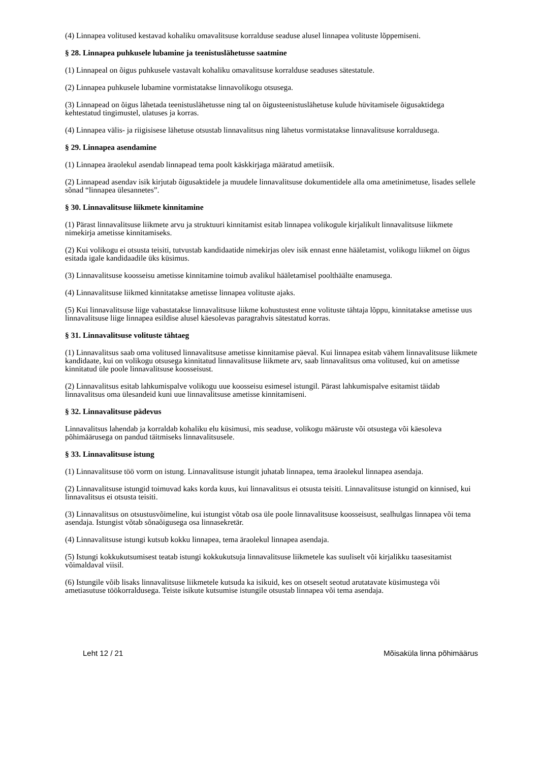(4) Linnapea volitused kestavad kohaliku omavalitsuse korralduse seaduse alusel linnapea volituste lõppemiseni.
§ 28. Linnapea puhkusele lubamine ja teenistuslähetusse saatmine
(1) Linnapeal on õigus puhkusele vastavalt kohaliku omavalitsuse korralduse seaduses sätestatule.
(2) Linnapea puhkusele lubamine vormistatakse linnavolikogu otsusega.
(3) Linnapead on õigus lähetada teenistuslähetusse ning tal on õigusteenistuslähetuse kulude hüvitamisele õigusaktidega kehtestatud tingimustel, ulatuses ja korras.
(4) Linnapea välis- ja riigisisese lähetuse otsustab linnavalitsus ning lähetus vormistatakse linnavalitsuse korraldusega.
§ 29. Linnapea asendamine
(1) Linnapea äraolekul asendab linnapead tema poolt käskkirjaga määratud ametiisik.
(2) Linnapead asendav isik kirjutab õigusaktidele ja muudele linnavalitsuse dokumentidele alla oma ametinimetuse, lisades sellele sõnad “linnapea ülesannetes”.
§ 30. Linnavalitsuse liikmete kinnitamine
(1) Pärast linnavalitsuse liikmete arvu ja struktuuri kinnitamist esitab linnapea volikogule kirjalikult linnavalitsuse liikmete nimekirja ametisse kinnitamiseks.
(2) Kui volikogu ei otsusta teisiti, tutvustab kandidaatide nimekirjas olev isik ennast enne hääletamist, volikogu liikmel on õigus esitada igale kandidaadile üks küsimus.
(3) Linnavalitsuse koosseisu ametisse kinnitamine toimub avalikul hääletamisel poolthäälte enamusega.
(4) Linnavalitsuse liikmed kinnitatakse ametisse linnapea volituste ajaks.
(5) Kui linnavalitsuse liige vabastatakse linnavalitsuse liikme kohustustest enne volituste tähtaja lõppu, kinnitatakse ametisse uus linnavalitsuse liige linnapea esildise alusel käesolevas paragrahvis sätestatud korras.
§ 31. Linnavalitsuse volituste tähtaeg
(1) Linnavalitsus saab oma volitused linnavalitsuse ametisse kinnitamise päeval. Kui linnapea esitab vähem linnavalitsuse liikmete kandidaate, kui on volikogu otsusega kinnitatud linnavalitsuse liikmete arv, saab linnavalitsus oma volitused, kui on ametisse kinnitatud üle poole linnavalitsuse koosseisust.
(2) Linnavalitsus esitab lahkumispalve volikogu uue koosseisu esimesel istungil. Pärast lahkumispalve esitamist täidab linnavalitsus oma ülesandeid kuni uue linnavalitsuse ametisse kinnitamiseni.
§ 32. Linnavalitsuse pädevus
Linnavalitsus lahendab ja korraldab kohaliku elu küsimusi, mis seaduse, volikogu määruste või otsustega või käesoleva põhimäärusega on pandud täitmiseks linnavalitsusele.
§ 33. Linnavalitsuse istung
(1) Linnavalitsuse töö vorm on istung. Linnavalitsuse istungit juhatab linnapea, tema äraolekul linnapea asendaja.
(2) Linnavalitsuse istungid toimuvad kaks korda kuus, kui linnavalitsus ei otsusta teisiti. Linnavalitsuse istungid on kinnised, kui linnavalitsus ei otsusta teisiti.
(3) Linnavalitsus on otsustusvõimeline, kui istungist võtab osa üle poole linnavalitsuse koosseisust, sealhulgas linnapea või tema asendaja. Istungist võtab sõnaõigusega osa linnasekretär.
(4) Linnavalitsuse istungi kutsub kokku linnapea, tema äraolekul linnapea asendaja.
(5) Istungi kokkukutsumisest teatab istungi kokkukutsuja linnavalitsuse liikmetele kas suuliselt või kirjalikku taasesitamist võimaldaval viisil.
(6) Istungile võib lisaks linnavalitsuse liikmetele kutsuda ka isikuid, kes on otseselt seotud arutatavate küsimustega või ametiasutuse töökorraldusega. Teiste isikute kutsumise istungile otsustab linnapea või tema asendaja.
Leht 12 / 21 Mõisaküla linna põhimäärus